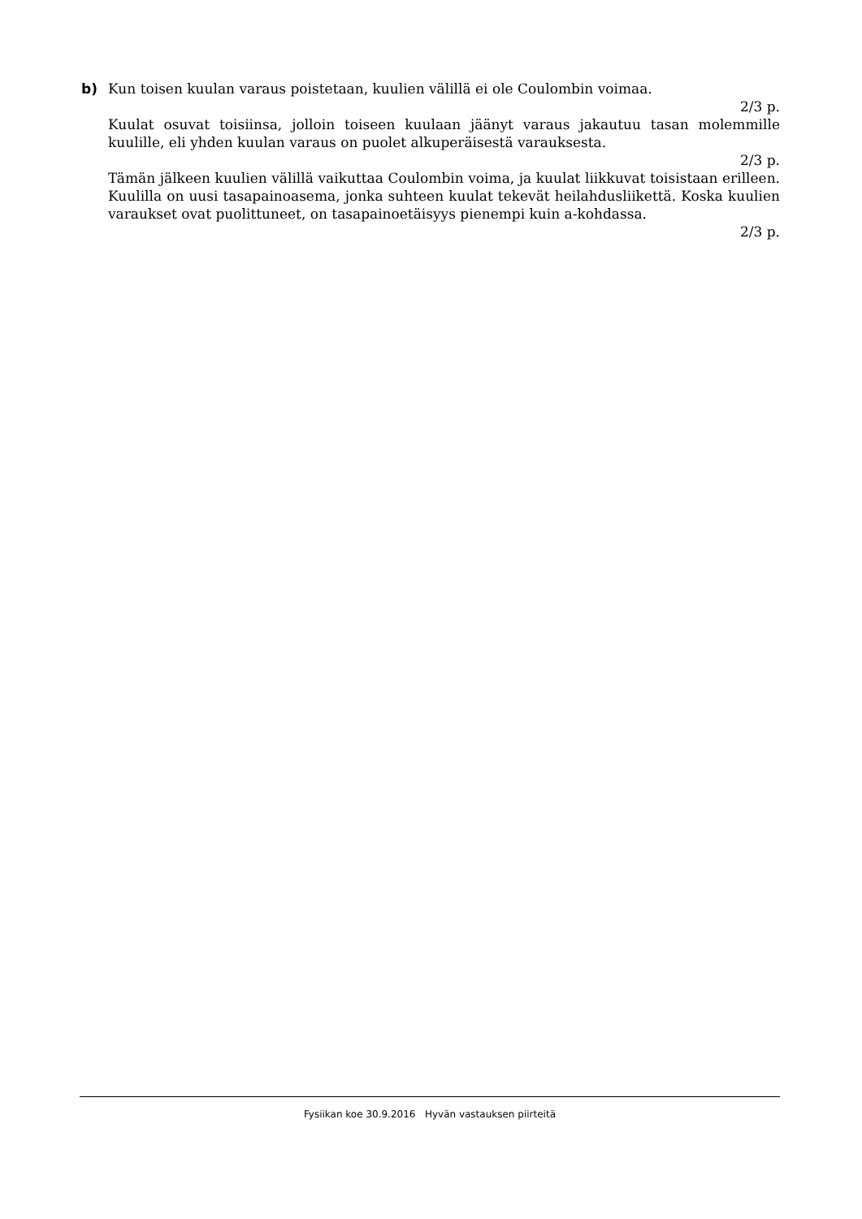b) Kun toisen kuulan varaus poistetaan, kuulien välillä ei ole Coulombin voimaa.
2/3 p.
Kuulat osuvat toisiinsa, jolloin toiseen kuulaan jäänyt varaus jakautuu tasan molemmille kuulille, eli yhden kuulan varaus on puolet alkuperäisestä varauksesta.
2/3 p.
Tämän jälkeen kuulien välillä vaikuttaa Coulombin voima, ja kuulat liikkuvat toisistaan erilleen. Kuulilla on uusi tasapainoasema, jonka suhteen kuulat tekevät heilahdusliikettä. Koska kuulien varaukset ovat puolittuneet, on tasapainoetäisyys pienempi kuin a-kohdassa.
2/3 p.
Fysiikan koe 30.9.2016 Hyvän vastauksen piirteitä